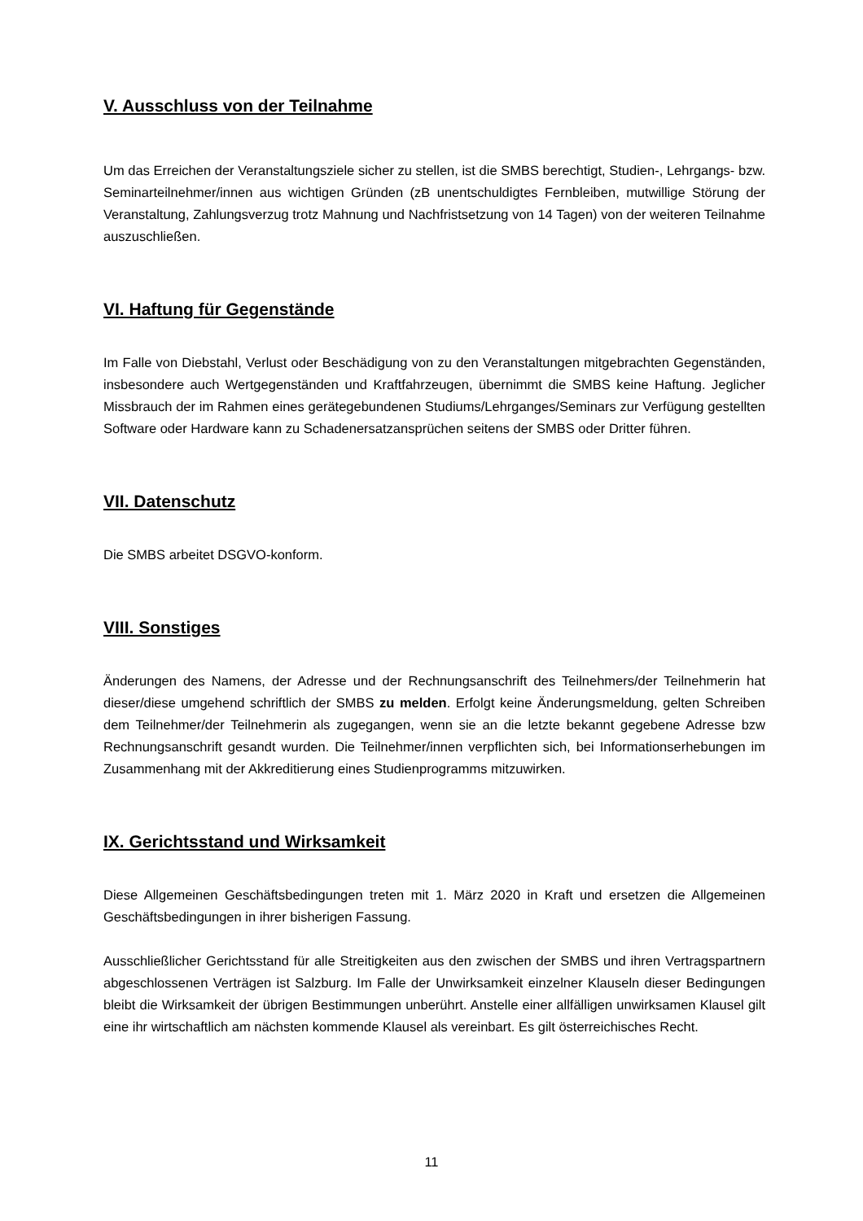V. Ausschluss von der Teilnahme
Um das Erreichen der Veranstaltungsziele sicher zu stellen, ist die SMBS berechtigt, Studien-, Lehrgangs- bzw. Seminarteilnehmer/innen aus wichtigen Gründen (zB unentschuldigtes Fernbleiben, mutwillige Störung der Veranstaltung, Zahlungsverzug trotz Mahnung und Nachfristsetzung von 14 Tagen) von der weiteren Teilnahme auszuschließen.
VI. Haftung für Gegenstände
Im Falle von Diebstahl, Verlust oder Beschädigung von zu den Veranstaltungen mitgebrachten Gegenständen, insbesondere auch Wertgegenständen und Kraftfahrzeugen, übernimmt die SMBS keine Haftung. Jeglicher Missbrauch der im Rahmen eines gerätegebundenen Studiums/Lehrganges/Seminars zur Verfügung gestellten Software oder Hardware kann zu Schadenersatzansprüchen seitens der SMBS oder Dritter führen.
VII. Datenschutz
Die SMBS arbeitet DSGVO-konform.
VIII. Sonstiges
Änderungen des Namens, der Adresse und der Rechnungsanschrift des Teilnehmers/der Teilnehmerin hat dieser/diese umgehend schriftlich der SMBS zu melden. Erfolgt keine Änderungsmeldung, gelten Schreiben dem Teilnehmer/der Teilnehmerin als zugegangen, wenn sie an die letzte bekannt gegebene Adresse bzw Rechnungsanschrift gesandt wurden. Die Teilnehmer/innen verpflichten sich, bei Informationserhebungen im Zusammenhang mit der Akkreditierung eines Studienprogramms mitzuwirken.
IX. Gerichtsstand und Wirksamkeit
Diese Allgemeinen Geschäftsbedingungen treten mit 1. März 2020 in Kraft und ersetzen die Allgemeinen Geschäftsbedingungen in ihrer bisherigen Fassung.
Ausschließlicher Gerichtsstand für alle Streitigkeiten aus den zwischen der SMBS und ihren Vertragspartnern abgeschlossenen Verträgen ist Salzburg. Im Falle der Unwirksamkeit einzelner Klauseln dieser Bedingungen bleibt die Wirksamkeit der übrigen Bestimmungen unberührt. Anstelle einer allfälligen unwirksamen Klausel gilt eine ihr wirtschaftlich am nächsten kommende Klausel als vereinbart. Es gilt österreichisches Recht.
11